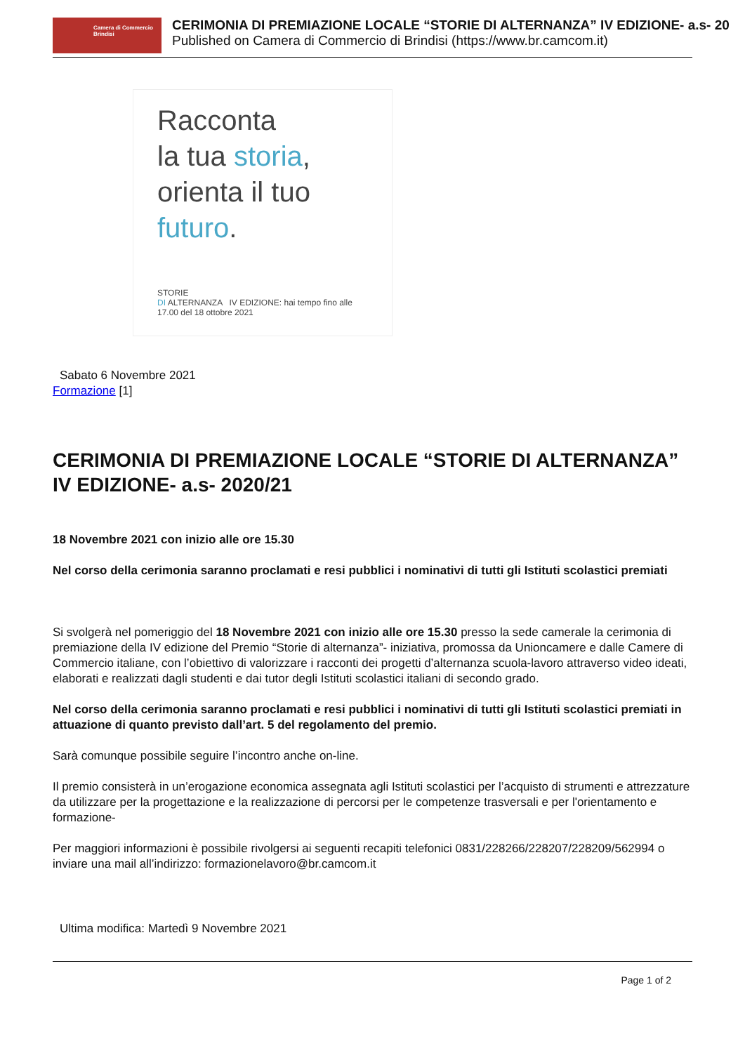Camera di Commercio
Brindisi
CERIMONIA DI PREMIAZIONE LOCALE “STORIE DI ALTERNANZA” IV EDIZIONE- a.s- 20
Published on Camera di Commercio di Brindisi (https://www.br.camcom.it)
Racconta
la tua storia,
orienta il tuo
futuro.
STORIE
DI ALTERNANZA IV EDIZIONE: hai tempo fino alle 17.00 del 18 ottobre 2021
Sabato 6 Novembre 2021
Formazione [1]
CERIMONIA DI PREMIAZIONE LOCALE “STORIE DI ALTERNANZA” IV EDIZIONE- a.s- 2020/21
18 Novembre 2021 con inizio alle ore 15.30
Nel corso della cerimonia saranno proclamati e resi pubblici i nominativi di tutti gli Istituti scolastici premiati
Si svolgerà nel pomeriggio del 18 Novembre 2021 con inizio alle ore 15.30 presso la sede camerale la cerimonia di premiazione della IV edizione del Premio “Storie di alternanza”- iniziativa, promossa da Unioncamere e dalle Camere di Commercio italiane, con l’obiettivo di valorizzare i racconti dei progetti d’alternanza scuola-lavoro attraverso video ideati, elaborati e realizzati dagli studenti e dai tutor degli Istituti scolastici italiani di secondo grado.
Nel corso della cerimonia saranno proclamati e resi pubblici i nominativi di tutti gli Istituti scolastici premiati in attuazione di quanto previsto dall’art. 5 del regolamento del premio.
Sarà comunque possibile seguire l’incontro anche on-line.
Il premio consisterà in un’erogazione economica assegnata agli Istituti scolastici per l’acquisto di strumenti e attrezzature da utilizzare per la progettazione e la realizzazione di percorsi per le competenze trasversali e per l'orientamento e formazione-
Per maggiori informazioni è possibile rivolgersi ai seguenti recapiti telefonici 0831/228266/228207/228209/562994 o inviare una mail all’indirizzo: formazionelavoro@br.camcom.it
Ultima modifica: Martedì 9 Novembre 2021
Page 1 of 2